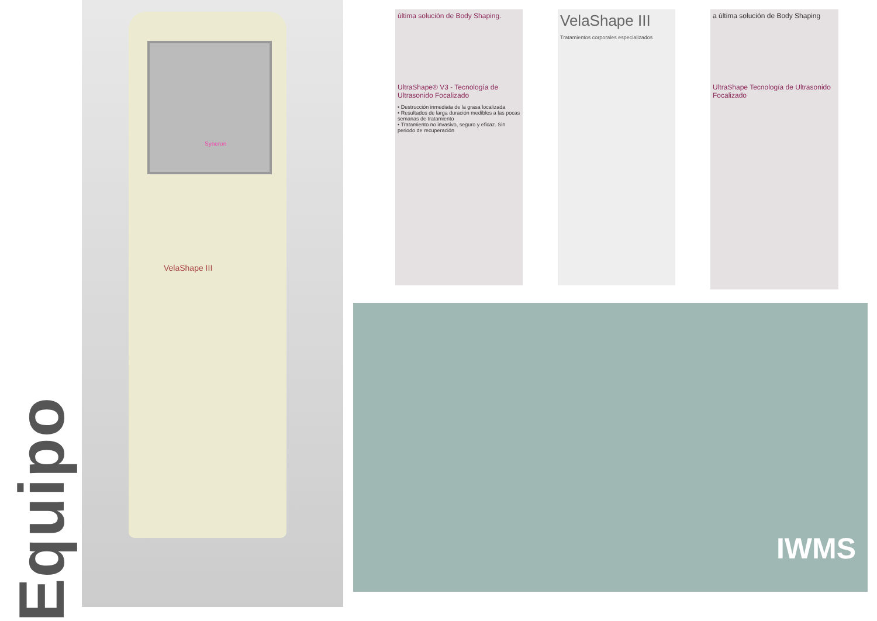Equipo
VelaShape III
Syneron
última solución de Body Shaping.
UltraShape® V3 - Tecnología de Ultrasonido Focalizado
• Destrucción inmediata de la grasa localizada
• Resultados de larga duración medibles a las pocas semanas de tratamiento
• Tratamiento no invasivo, seguro y eficaz. Sin periodo de recuperación
VelaShape III
Tratamientos corporales especializados
a última solución de Body Shaping
UltraShape Tecnología de Ultrasonido Focalizado
IWMS